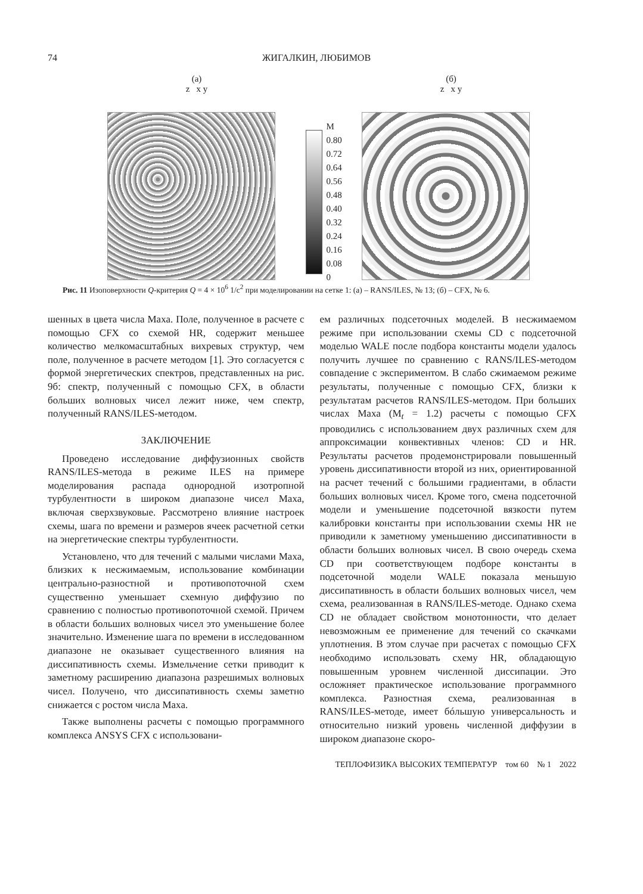74 ЖИГАЛКИН, ЛЮБИМОВ
(а)
z x y
M
0.80
0.72
0.64
0.56
0.48
0.40
0.32
0.24
0.16
0.08
0
(б)
z x y
Рис. 11 Изоповерхности Q-критерия Q = 4 × 10<sup>6</sup> 1/с<sup>2</sup> при моделировании на сетке 1: (а) – RANS/ILES, № 13; (б) – CFX, № 6.
шенных в цвета числа Маха. Поле, полученное в расчете с помощью CFX со схемой HR, содержит меньшее количество мелкомасштабных вихревых структур, чем поле, полученное в расчете методом [1]. Это согласуется с формой энергетических спектров, представленных на рис. 9б: спектр, полученный с помощью CFX, в области больших волновых чисел лежит ниже, чем спектр, полученный RANS/ILES-методом.
ЗАКЛЮЧЕНИЕ
Проведено исследование диффузионных свойств RANS/ILES-метода в режиме ILES на примере моделирования распада однородной изотропной турбулентности в широком диапазоне чисел Маха, включая сверхзвуковые. Рассмотрено влияние настроек схемы, шага по времени и размеров ячеек расчетной сетки на энергетические спектры турбулентности.
Установлено, что для течений с малыми числами Маха, близких к несжимаемым, использование комбинации центрально-разностной и противопоточной схем существенно уменьшает схемную диффузию по сравнению с полностью противопоточной схемой. Причем в области больших волновых чисел это уменьшение более значительно. Изменение шага по времени в исследованном диапазоне не оказывает существенного влияния на диссипативность схемы. Измельчение сетки приводит к заметному расширению диапазона разрешимых волновых чисел. Получено, что диссипативность схемы заметно снижается с ростом числа Маха.
Также выполнены расчеты с помощью программного комплекса ANSYS CFX с использовани-
ем различных подсеточных моделей. В несжимаемом режиме при использовании схемы CD с подсеточной моделью WALE после подбора константы модели удалось получить лучшее по сравнению с RANS/ILES-методом совпадение с экспериментом. В слабо сжимаемом режиме результаты, полученные с помощью CFX, близки к результатам расчетов RANS/ILES-методом. При больших числах Маха (M<sub>t</sub> = 1.2) расчеты с помощью CFX проводились с использованием двух различных схем для аппроксимации конвективных членов: CD и HR. Результаты расчетов продемонстрировали повышенный уровень диссипативности второй из них, ориентированной на расчет течений с большими градиентами, в области больших волновых чисел. Кроме того, смена подсеточной модели и уменьшение подсеточной вязкости путем калибровки константы при использовании схемы HR не приводили к заметному уменьшению диссипативности в области больших волновых чисел. В свою очередь схема CD при соответствующем подборе константы в подсеточной модели WALE показала меньшую диссипативность в области больших волновых чисел, чем схема, реализованная в RANS/ILES-методе. Однако схема CD не обладает свойством монотонности, что делает невозможным ее применение для течений со скачками уплотнения. В этом случае при расчетах с помощью CFX необходимо использовать схему HR, обладающую повышенным уровнем численной диссипации. Это осложняет практическое использование программного комплекса. Разностная схема, реализованная в RANS/ILES-методе, имеет бóльшую универсальность и относительно низкий уровень численной диффузии в широком диапазоне скоро-
ТЕПЛОФИЗИКА ВЫСОКИХ ТЕМПЕРАТУР том 60 № 1 2022